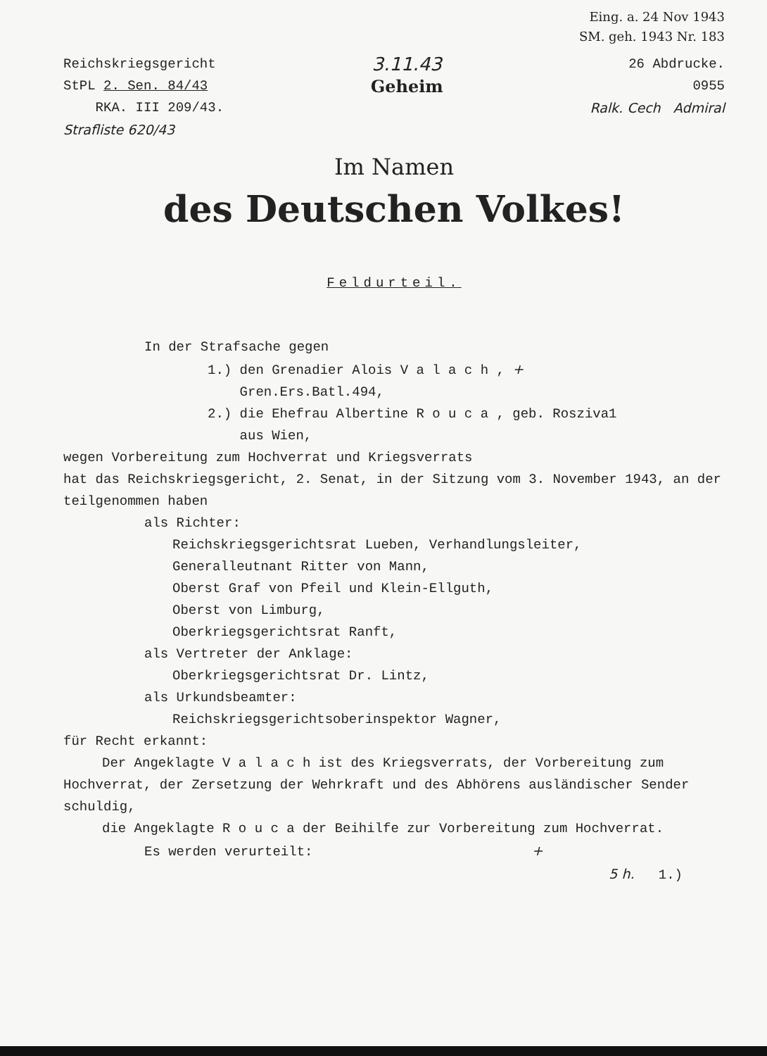Eing. a. 24 Nov 1943
SM. geh. 1943 Nr. 183
Reichskriegsgericht
StPL 2. Sen. 84/43
RKA. III 209/43.
Strafliste 620/43
3.11.43
Geheim
26 Abdrucke.
0955
Ralk. Cech Admiral
Im Namen
des Deutschen Volkes!
Feldurteil.
In der Strafsache gegen
1.) den Grenadier Alois V a l a c h , +
Gren.Ers.Batl.494,
2.) die Ehefrau Albertine R o u c a , geb. Rosziva1
aus Wien,
wegen Vorbereitung zum Hochverrat und Kriegsverrats
hat das Reichskriegsgericht, 2. Senat, in der Sitzung vom 3. November 1943, an der teilgenommen haben
als Richter:
Reichskriegsgerichtsrat Lueben, Verhandlungsleiter,
Generalleutnant Ritter von Mann,
Oberst Graf von Pfeil und Klein-Ellguth,
Oberst von Limburg,
Oberkriegsgerichtsrat Ranft,
als Vertreter der Anklage:
Oberkriegsgerichtsrat Dr. Lintz,
als Urkundsbeamter:
Reichskriegsgerichtsoberinspektor Wagner,
für Recht erkannt:
Der Angeklagte V a l a c h ist des Kriegsverrats, der Vorbereitung zum Hochverrat, der Zersetzung der Wehrkraft und des Abhörens ausländischer Sender schuldig,
die Angeklagte R o u c a der Beihilfe zur Vorbereitung zum Hochverrat.
Es werden verurteilt: +
5 h. 1.)